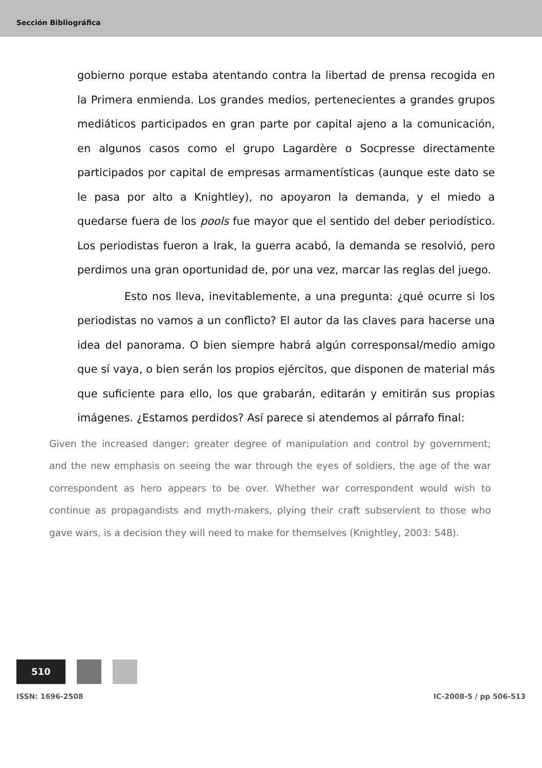Sección Bibliográfica
gobierno porque estaba atentando contra la libertad de prensa recogida en la Primera enmienda. Los grandes medios, pertenecientes a grandes grupos mediáticos participados en gran parte por capital ajeno a la comunicación, en algunos casos como el grupo Lagardère o Socpresse directamente participados por capital de empresas armamentísticas (aunque este dato se le pasa por alto a Knightley), no apoyaron la demanda, y el miedo a quedarse fuera de los pools fue mayor que el sentido del deber periodístico. Los periodistas fueron a Irak, la guerra acabó, la demanda se resolvió, pero perdimos una gran oportunidad de, por una vez, marcar las reglas del juego.
Esto nos lleva, inevitablemente, a una pregunta: ¿qué ocurre si los periodistas no vamos a un conflicto? El autor da las claves para hacerse una idea del panorama. O bien siempre habrá algún corresponsal/medio amigo que sí vaya, o bien serán los propios ejércitos, que disponen de material más que suficiente para ello, los que grabarán, editarán y emitirán sus propias imágenes. ¿Estamos perdidos? Así parece si atendemos al párrafo final:
Given the increased danger; greater degree of manipulation and control by government; and the new emphasis on seeing the war through the eyes of soldiers, the age of the war correspondent as hero appears to be over. Whether war correspondent would wish to continue as propagandists and myth-makers, plying their craft subservient to those who gave wars, is a decision they will need to make for themselves (Knightley, 2003: 548).
510
ISSN: 1696-2508 IC-2008-5 / pp 506-513